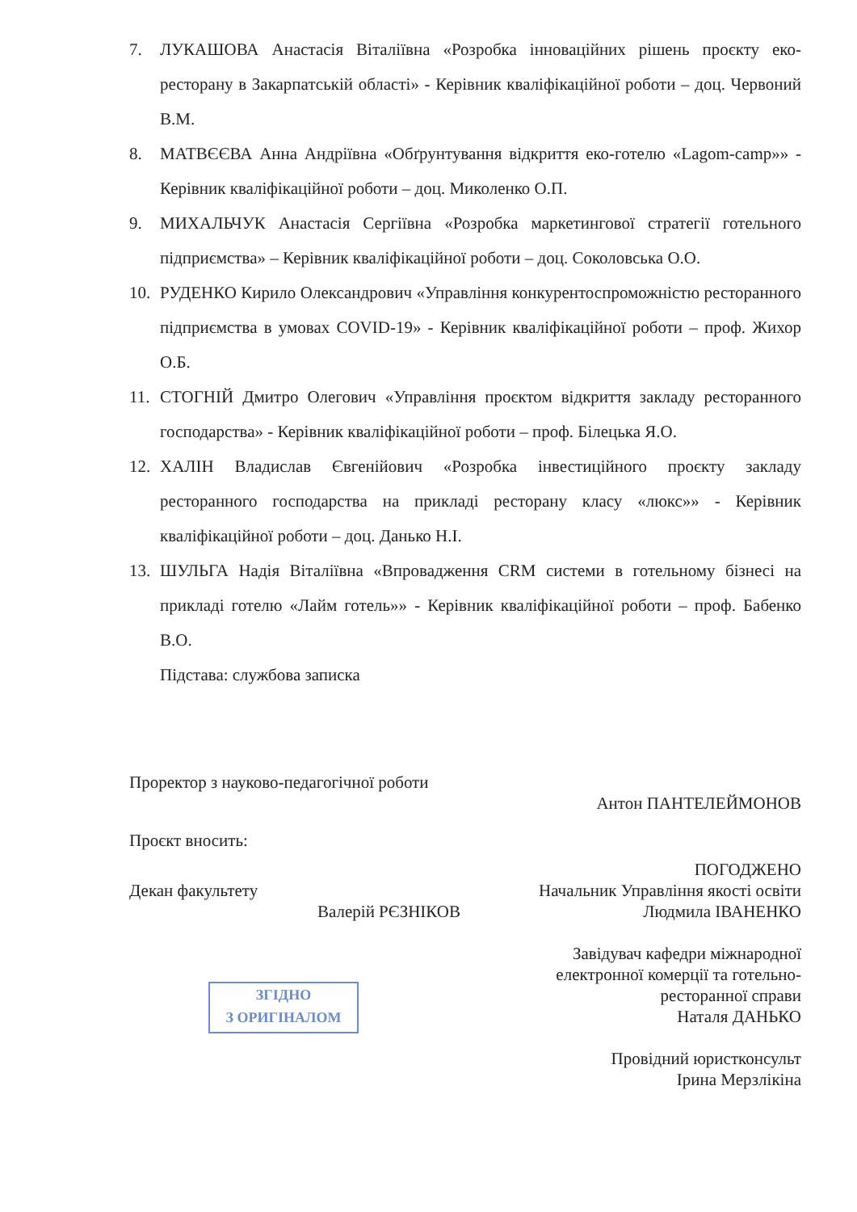7. ЛУКАШОВА Анастасія Віталіївна «Розробка інноваційних рішень проєкту еко-ресторану в Закарпатській області» - Керівник кваліфікаційної роботи – доц. Червоний В.М.
8. МАТВЄЄВА Анна Андріївна «Обґрунтування відкриття еко-готелю «Lagom-camp»» - Керівник кваліфікаційної роботи – доц. Миколенко О.П.
9. МИХАЛЬЧУК Анастасія Сергіївна «Розробка маркетингової стратегії готельного підприємства» – Керівник кваліфікаційної роботи – доц. Соколовська О.О.
10. РУДЕНКО Кирило Олександрович «Управління конкурентоспроможністю ресторанного підприємства в умовах COVID-19» - Керівник кваліфікаційної роботи – проф. Жихор О.Б.
11. СТОГНІЙ Дмитро Олегович «Управління проєктом відкриття закладу ресторанного господарства» - Керівник кваліфікаційної роботи – проф. Білецька Я.О.
12. ХАЛІН Владислав Євгенійович «Розробка інвестиційного проєкту закладу ресторанного господарства на прикладі ресторану класу «люкс»» - Керівник кваліфікаційної роботи – доц. Данько Н.І.
13. ШУЛЬГА Надія Віталіївна «Впровадження CRM системи в готельному бізнесі на прикладі готелю «Лайм готель»» - Керівник кваліфікаційної роботи – проф. Бабенко В.О.
Підстава: службова записка
Проректор з науково-педагогічної роботи
Антон ПАНТЕЛЕЙМОНОВ
Проєкт вносить:
Декан факультету
Валерій РЄЗНІКОВ
ПОГОДЖЕНО
Начальник Управління якості освіти
Людмила ІВАНЕНКО
Завідувач кафедри міжнародної
електронної комерції та готельно-
ресторанної справи
Наталя ДАНЬКО
Провідний юристконсульт
Ірина Мерзлікіна
ЗГІДНО
З ОРИГІНАЛОМ